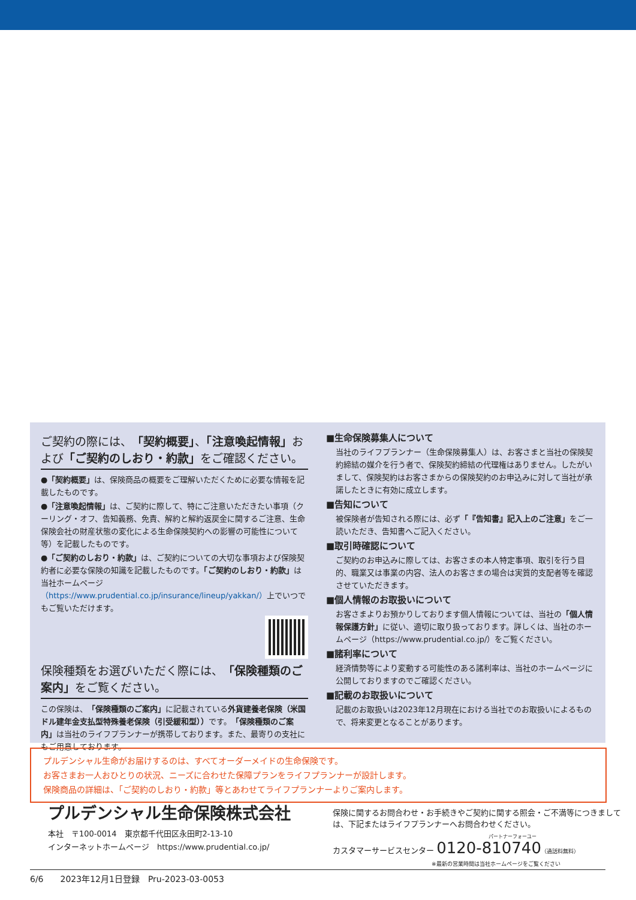ご契約の際には、「契約概要」、「注意喚起情報」および「ご契約のしおり・約款」をご確認ください。
●「契約概要」は、保険商品の概要をご理解いただくために必要な情報を記載したものです。
●「注意喚起情報」は、ご契約に際して、特にご注意いただきたい事項（クーリング・オフ、告知義務、免責、解約と解約返戻金に関するご注意、生命保険会社の財産状態の変化による生命保険契約への影響の可能性について等）を記載したものです。
●「ご契約のしおり・約款」は、ご契約についての大切な事項および保険契約者に必要な保険の知識を記載したものです。「ご契約のしおり・約款」は当社ホームページ（https://www.prudential.co.jp/insurance/lineup/yakkan/）上でいつでもご覧いただけます。
保険種類をお選びいただく際には、「保険種類のご案内」をご覧ください。
この保険は、「保険種類のご案内」に記載されている外貨建養老保険（米国ドル建年金支払型特殊養老保険（引受緩和型））です。「保険種類のご案内」は当社のライフプランナーが携帯しております。また、最寄りの支社にもご用意しております。
■生命保険募集人について
当社のライフプランナー（生命保険募集人）は、お客さまと当社の保険契約締結の媒介を行う者で、保険契約締結の代理権はありません。したがいまして、保険契約はお客さまからの保険契約のお申込みに対して当社が承諾したときに有効に成立します。
■告知について
被保険者が告知される際には、必ず「『告知書』記入上のご注意」をご一読いただき、告知書へご記入ください。
■取引時確認について
ご契約のお申込みに際しては、お客さまの本人特定事項、取引を行う目的、職業又は事業の内容、法人のお客さまの場合は実質的支配者等を確認させていただきます。
■個人情報のお取扱いについて
お客さまよりお預かりしております個人情報については、当社の「個人情報保護方針」に従い、適切に取り扱っております。詳しくは、当社のホームページ（https://www.prudential.co.jp/）をご覧ください。
■諸利率について
経済情勢等により変動する可能性のある諸利率は、当社のホームページに公開しておりますのでご確認ください。
■記載のお取扱いについて
記載のお取扱いは2023年12月現在における当社でのお取扱いによるもので、将来変更となることがあります。
プルデンシャル生命がお届けするのは、すべてオーダーメイドの生命保険です。
お客さまお一人おひとりの状況、ニーズに合わせた保障プランをライフプランナーが設計します。
保険商品の詳細は、「ご契約のしおり・約款」等とあわせてライフプランナーよりご案内します。
プルデンシャル生命保険株式会社
本社　〒100-0014　東京都千代田区永田町2-13-10
インターネットホームページ　https://www.prudential.co.jp/
保険に関するお問合わせ・お手続きやご契約に関する照会・ご不満等につきましては、下記またはライフプランナーへお問合わせください。
パートナーフォーユー
カスタマーサービスセンター 0120-810740（通話料無料）
※最新の営業時間は当社ホームページをご覧ください
6/6　　2023年12月1日登録　Pru-2023-03-0053